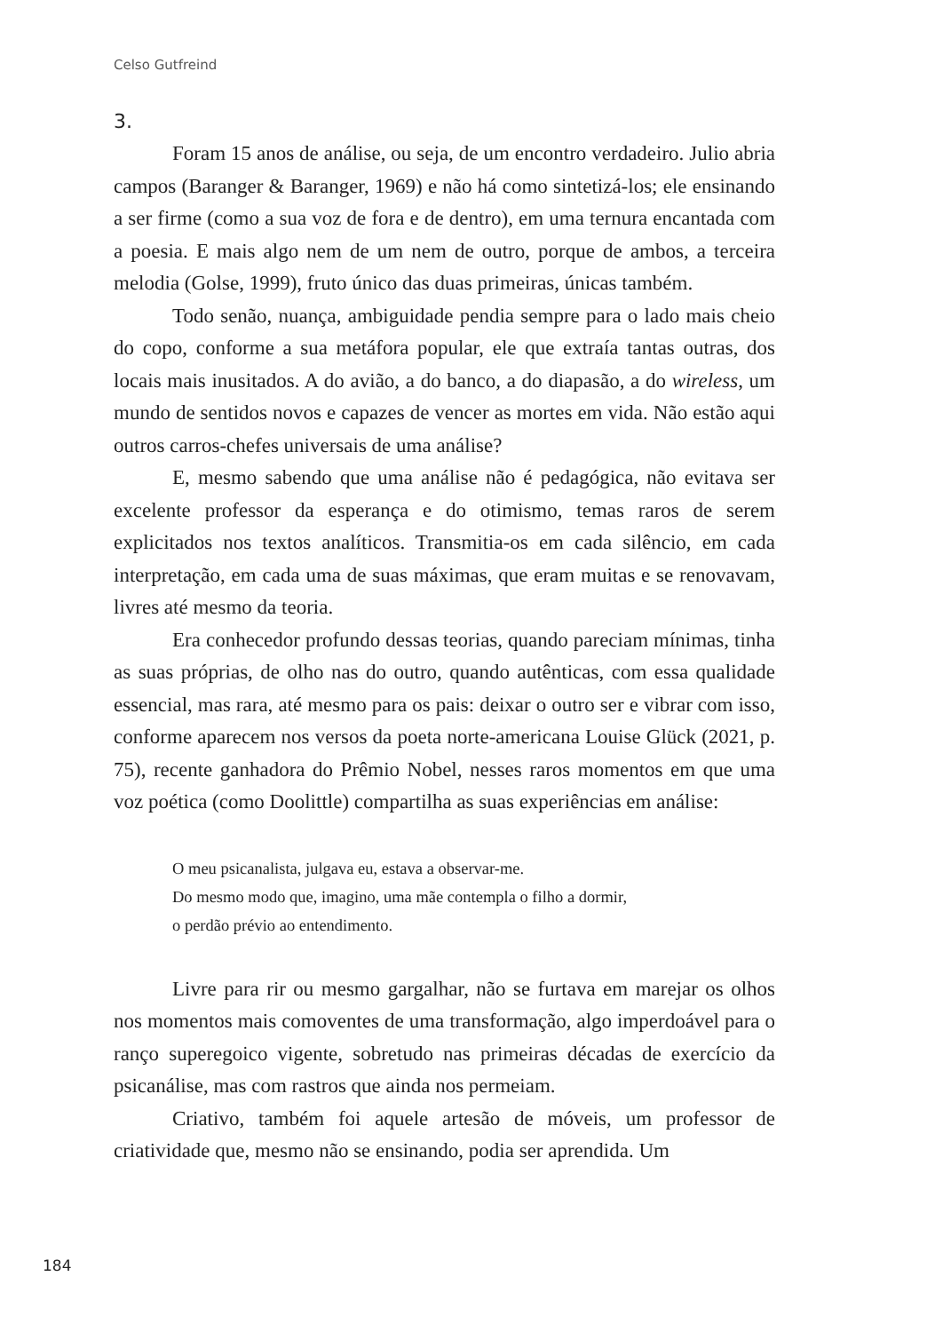Celso Gutfreind
3.
Foram 15 anos de análise, ou seja, de um encontro verdadeiro. Julio abria campos (Baranger & Baranger, 1969) e não há como sintetizá-los; ele ensinando a ser firme (como a sua voz de fora e de dentro), em uma ternura encantada com a poesia. E mais algo nem de um nem de outro, porque de ambos, a terceira melodia (Golse, 1999), fruto único das duas primeiras, únicas também.
Todo senão, nuança, ambiguidade pendia sempre para o lado mais cheio do copo, conforme a sua metáfora popular, ele que extraía tantas outras, dos locais mais inusitados. A do avião, a do banco, a do diapasão, a do wireless, um mundo de sentidos novos e capazes de vencer as mortes em vida. Não estão aqui outros carros-chefes universais de uma análise?
E, mesmo sabendo que uma análise não é pedagógica, não evitava ser excelente professor da esperança e do otimismo, temas raros de serem explicitados nos textos analíticos. Transmitia-os em cada silêncio, em cada interpretação, em cada uma de suas máximas, que eram muitas e se renovavam, livres até mesmo da teoria.
Era conhecedor profundo dessas teorias, quando pareciam mínimas, tinha as suas próprias, de olho nas do outro, quando autênticas, com essa qualidade essencial, mas rara, até mesmo para os pais: deixar o outro ser e vibrar com isso, conforme aparecem nos versos da poeta norte-americana Louise Glück (2021, p. 75), recente ganhadora do Prêmio Nobel, nesses raros momentos em que uma voz poética (como Doolittle) compartilha as suas experiências em análise:
O meu psicanalista, julgava eu, estava a observar-me.
Do mesmo modo que, imagino, uma mãe contempla o filho a dormir,
o perdão prévio ao entendimento.
Livre para rir ou mesmo gargalhar, não se furtava em marejar os olhos nos momentos mais comoventes de uma transformação, algo imperdoável para o ranço superegoico vigente, sobretudo nas primeiras décadas de exercício da psicanálise, mas com rastros que ainda nos permeiam.
Criativo, também foi aquele artesão de móveis, um professor de criatividade que, mesmo não se ensinando, podia ser aprendida. Um
184